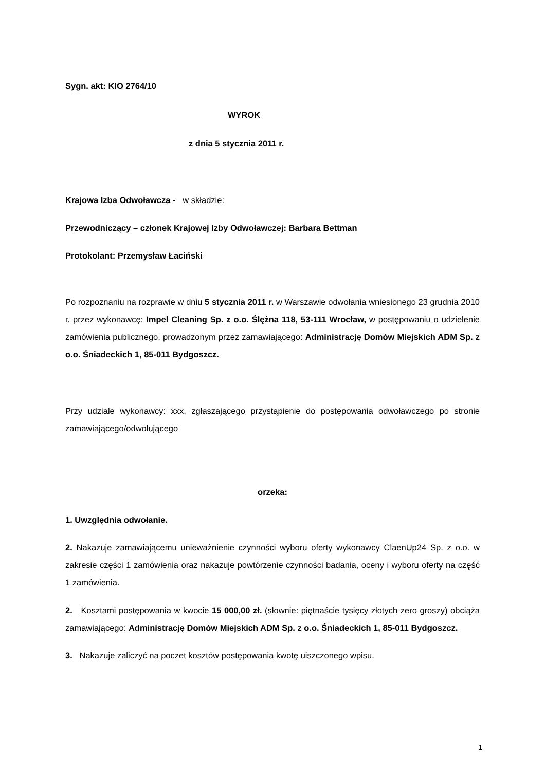Sygn. akt: KIO 2764/10
WYROK
z dnia 5 stycznia 2011 r.
Krajowa Izba Odwoławcza - w składzie:
Przewodniczący – członek Krajowej Izby Odwoławczej: Barbara Bettman
Protokolant: Przemysław Łaciński
Po rozpoznaniu na rozprawie w dniu 5 stycznia 2011 r. w Warszawie odwołania wniesionego 23 grudnia 2010 r. przez wykonawcę: Impel Cleaning Sp. z o.o. Ślężna 118, 53-111 Wrocław, w postępowaniu o udzielenie zamówienia publicznego, prowadzonym przez zamawiającego: Administrację Domów Miejskich ADM Sp. z o.o. Śniadeckich 1, 85-011 Bydgoszcz.
Przy udziale wykonawcy: xxx, zgłaszającego przystąpienie do postępowania odwoławczego po stronie zamawiającego/odwołującego
orzeka:
1. Uwzględnia odwołanie.
2. Nakazuje zamawiającemu unieważnienie czynności wyboru oferty wykonawcy ClaenUp24 Sp. z o.o. w zakresie części 1 zamówienia oraz nakazuje powtórzenie czynności badania, oceny i wyboru oferty na część 1 zamówienia.
2. Kosztami postępowania w kwocie 15 000,00 zł. (słownie: piętnaście tysięcy złotych zero groszy) obciąża zamawiającego: Administrację Domów Miejskich ADM Sp. z o.o. Śniadeckich 1, 85-011 Bydgoszcz.
3. Nakazuje zaliczyć na poczet kosztów postępowania kwotę uiszczonego wpisu.
1